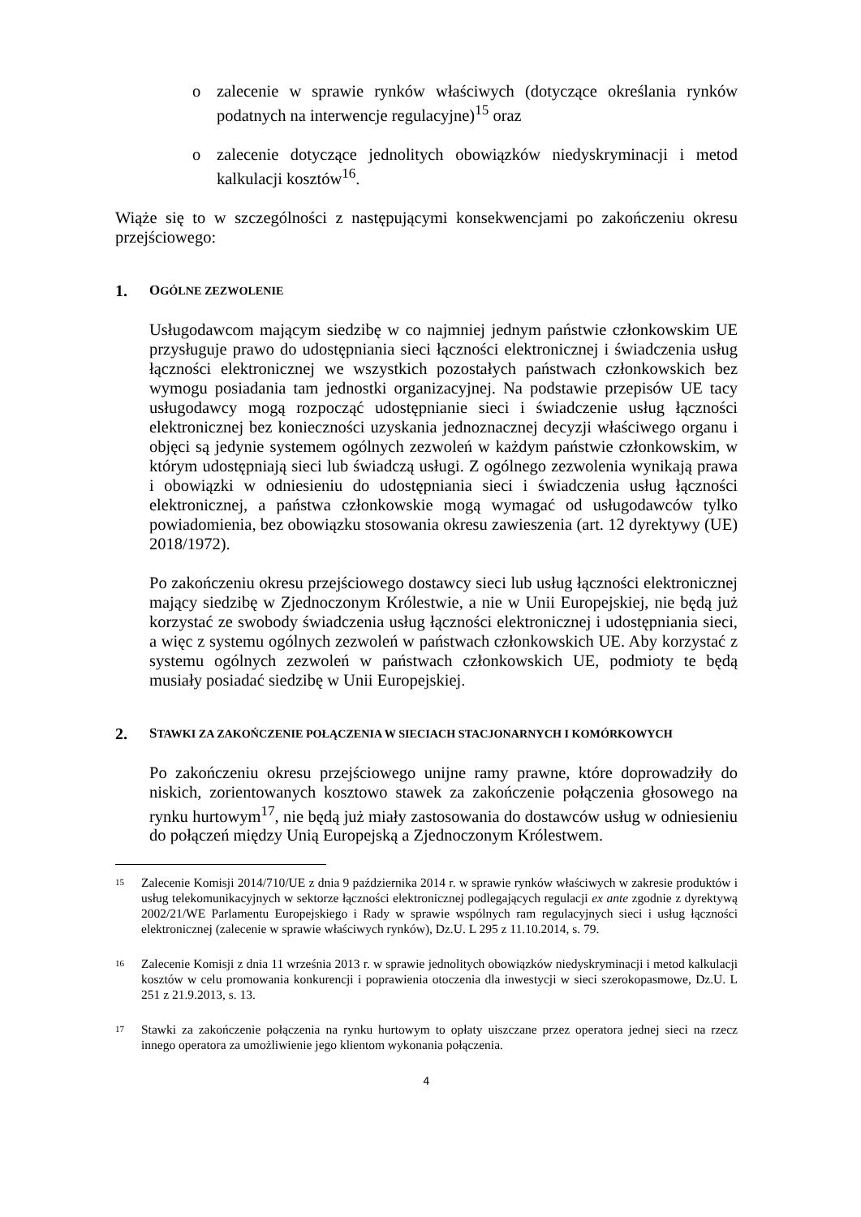o zalecenie w sprawie rynków właściwych (dotyczące określania rynków podatnych na interwencje regulacyjne)<sup>15</sup> oraz
o zalecenie dotyczące jednolitych obowiązków niedyskryminacji i metod kalkulacji kosztów<sup>16</sup>.
Wiąże się to w szczególności z następującymi konsekwencjami po zakończeniu okresu przejściowego:
1. OGÓLNE ZEZWOLENIE
Usługodawcom mającym siedzibę w co najmniej jednym państwie członkowskim UE przysługuje prawo do udostępniania sieci łączności elektronicznej i świadczenia usług łączności elektronicznej we wszystkich pozostałych państwach członkowskich bez wymogu posiadania tam jednostki organizacyjnej. Na podstawie przepisów UE tacy usługodawcy mogą rozpocząć udostępnianie sieci i świadczenie usług łączności elektronicznej bez konieczności uzyskania jednoznacznej decyzji właściwego organu i objęci są jedynie systemem ogólnych zezwoleń w każdym państwie członkowskim, w którym udostępniają sieci lub świadczą usługi. Z ogólnego zezwolenia wynikają prawa i obowiązki w odniesieniu do udostępniania sieci i świadczenia usług łączności elektronicznej, a państwa członkowskie mogą wymagać od usługodawców tylko powiadomienia, bez obowiązku stosowania okresu zawieszenia (art. 12 dyrektywy (UE) 2018/1972).
Po zakończeniu okresu przejściowego dostawcy sieci lub usług łączności elektronicznej mający siedzibę w Zjednoczonym Królestwie, a nie w Unii Europejskiej, nie będą już korzystać ze swobody świadczenia usług łączności elektronicznej i udostępniania sieci, a więc z systemu ogólnych zezwoleń w państwach członkowskich UE. Aby korzystać z systemu ogólnych zezwoleń w państwach członkowskich UE, podmioty te będą musiały posiadać siedzibę w Unii Europejskiej.
2. STAWKI ZA ZAKOŃCZENIE POŁĄCZENIA W SIECIACH STACJONARNYCH I KOMÓRKOWYCH
Po zakończeniu okresu przejściowego unijne ramy prawne, które doprowadziły do niskich, zorientowanych kosztowo stawek za zakończenie połączenia głosowego na rynku hurtowym<sup>17</sup>, nie będą już miały zastosowania do dostawców usług w odniesieniu do połączeń między Unią Europejską a Zjednoczonym Królestwem.
15 Zalecenie Komisji 2014/710/UE z dnia 9 października 2014 r. w sprawie rynków właściwych w zakresie produktów i usług telekomunikacyjnych w sektorze łączności elektronicznej podlegających regulacji ex ante zgodnie z dyrektywą 2002/21/WE Parlamentu Europejskiego i Rady w sprawie wspólnych ram regulacyjnych sieci i usług łączności elektronicznej (zalecenie w sprawie właściwych rynków), Dz.U. L 295 z 11.10.2014, s. 79.
16 Zalecenie Komisji z dnia 11 września 2013 r. w sprawie jednolitych obowiązków niedyskryminacji i metod kalkulacji kosztów w celu promowania konkurencji i poprawienia otoczenia dla inwestycji w sieci szerokopasmowe, Dz.U. L 251 z 21.9.2013, s. 13.
17 Stawki za zakończenie połączenia na rynku hurtowym to opłaty uiszczane przez operatora jednej sieci na rzecz innego operatora za umożliwienie jego klientom wykonania połączenia.
4